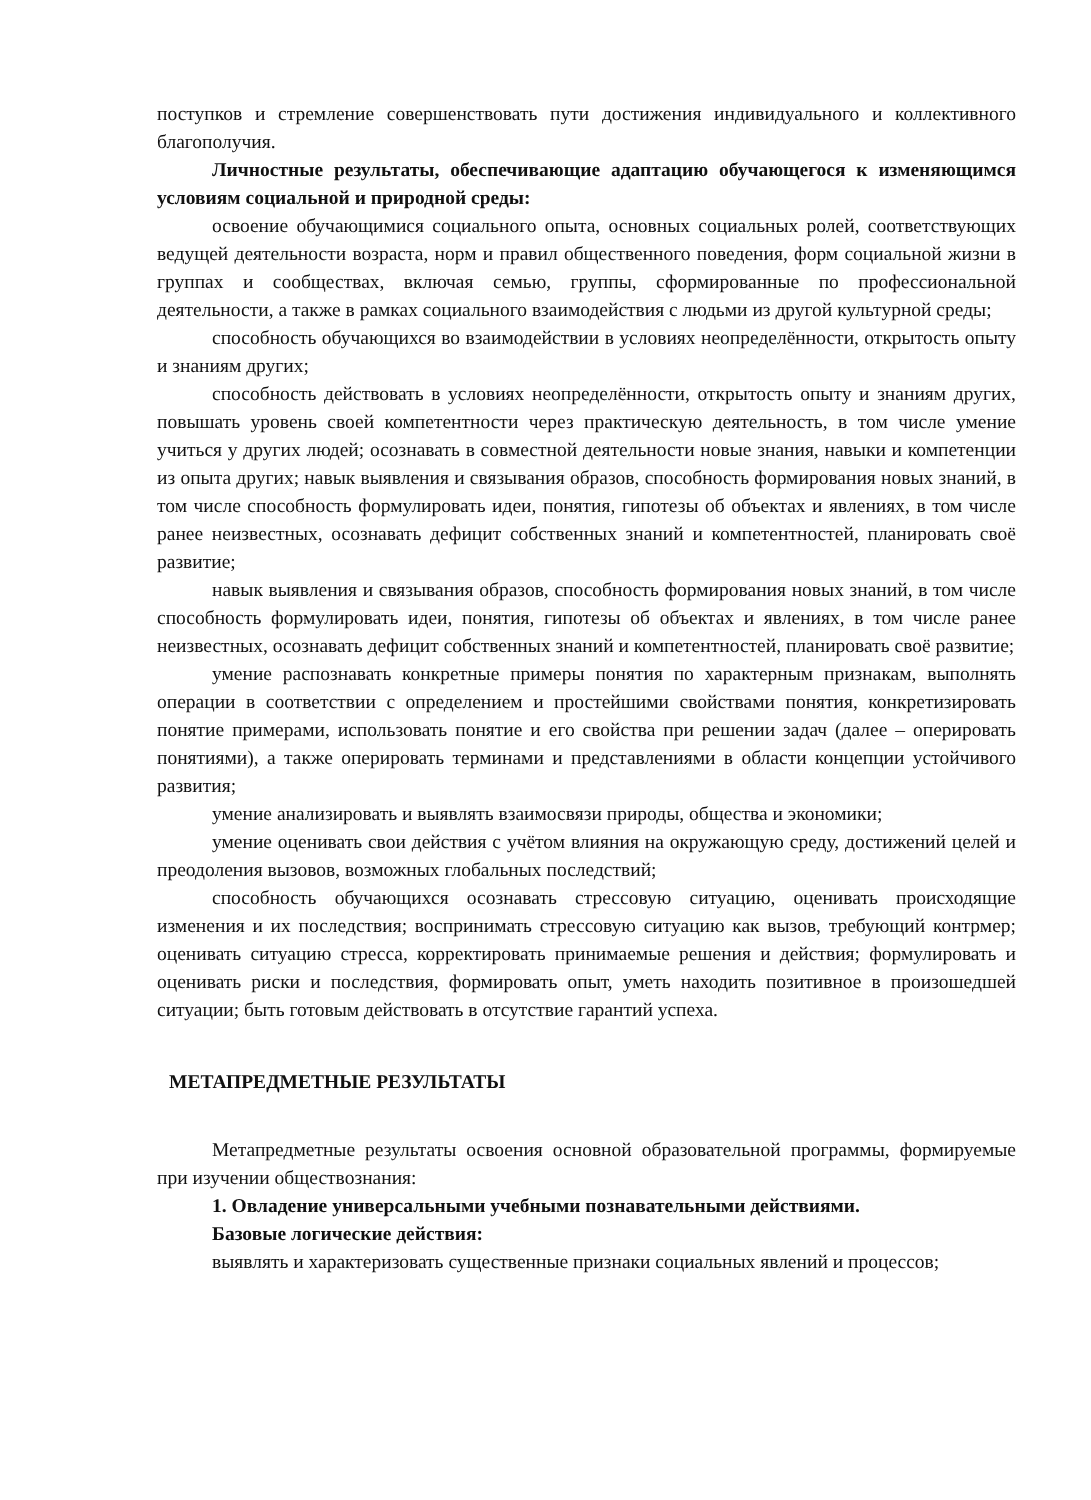поступков и стремление совершенствовать пути достижения индивидуального и коллективного благополучия.
Личностные результаты, обеспечивающие адаптацию обучающегося к изменяющимся условиям социальной и природной среды:
освоение обучающимися социального опыта, основных социальных ролей, соответствующих ведущей деятельности возраста, норм и правил общественного поведения, форм социальной жизни в группах и сообществах, включая семью, группы, сформированные по профессиональной деятельности, а также в рамках социального взаимодействия с людьми из другой культурной среды;
способность обучающихся во взаимодействии в условиях неопределённости, открытость опыту и знаниям других;
способность действовать в условиях неопределённости, открытость опыту и знаниям других, повышать уровень своей компетентности через практическую деятельность, в том числе умение учиться у других людей; осознавать в совместной деятельности новые знания, навыки и компетенции из опыта других; навык выявления и связывания образов, способность формирования новых знаний, в том числе способность формулировать идеи, понятия, гипотезы об объектах и явлениях, в том числе ранее неизвестных, осознавать дефицит собственных знаний и компетентностей, планировать своё развитие;
навык выявления и связывания образов, способность формирования новых знаний, в том числе способность формулировать идеи, понятия, гипотезы об объектах и явлениях, в том числе ранее неизвестных, осознавать дефицит собственных знаний и компетентностей, планировать своё развитие;
умение распознавать конкретные примеры понятия по характерным признакам, выполнять операции в соответствии с определением и простейшими свойствами понятия, конкретизировать понятие примерами, использовать понятие и его свойства при решении задач (далее – оперировать понятиями), а также оперировать терминами и представлениями в области концепции устойчивого развития;
умение анализировать и выявлять взаимосвязи природы, общества и экономики;
умение оценивать свои действия с учётом влияния на окружающую среду, достижений целей и преодоления вызовов, возможных глобальных последствий;
способность обучающихся осознавать стрессовую ситуацию, оценивать происходящие изменения и их последствия; воспринимать стрессовую ситуацию как вызов, требующий контрмер; оценивать ситуацию стресса, корректировать принимаемые решения и действия; формулировать и оценивать риски и последствия, формировать опыт, уметь находить позитивное в произошедшей ситуации; быть готовым действовать в отсутствие гарантий успеха.
МЕТАПРЕДМЕТНЫЕ РЕЗУЛЬТАТЫ
Метапредметные результаты освоения основной образовательной программы, формируемые при изучении обществознания:
1. Овладение универсальными учебными познавательными действиями.
Базовые логические действия:
выявлять и характеризовать существенные признаки социальных явлений и процессов;